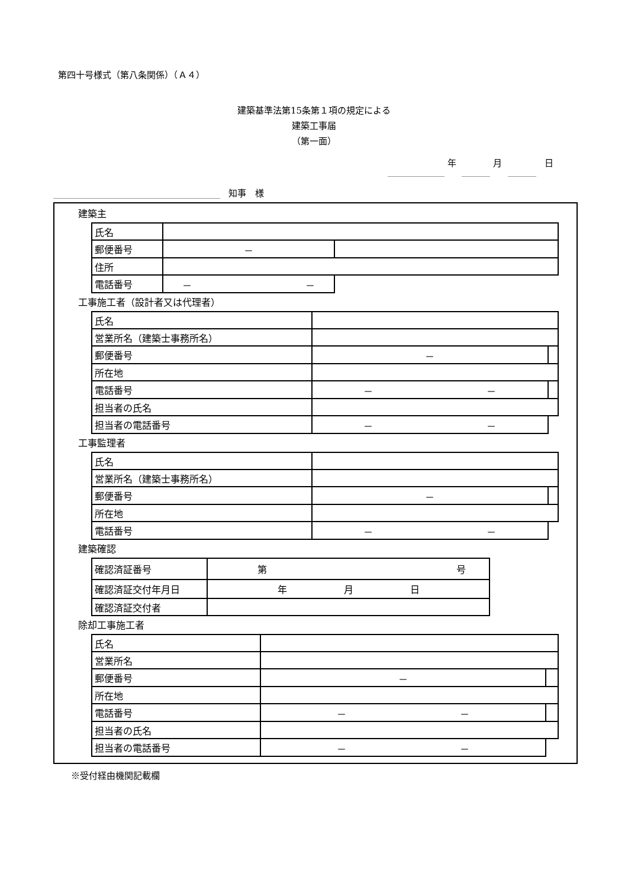第四十号様式（第八条関係）（Ａ４）
建築基準法第15条第１項の規定による
建築工事届
（第一面）
年 月 日
知事　様
建築主
| 氏名 | | | |
| 郵便番号 | － | | |
| 住所 | | | |
| 電話番号 | － － | | |
工事施工者（設計者又は代理者）
| 氏名 | | |
| 営業所名（建築士事務所名） | | |
| 郵便番号 | － | |
| 所在地 | | |
| 電話番号 | － － | |
| 担当者の氏名 | | |
| 担当者の電話番号 | － － | |
工事監理者
| 氏名 | | |
| 営業所名（建築士事務所名） | | |
| 郵便番号 | － | |
| 所在地 | | |
| 電話番号 | － － | |
建築確認
| 確認済証番号 | 第 号 |
| 確認済証交付年月日 | 年 月 日 |
| 確認済証交付者 | |
除却工事施工者
| 氏名 | | |
| 営業所名 | | |
| 郵便番号 | － | |
| 所在地 | | |
| 電話番号 | － － | |
| 担当者の氏名 | | |
| 担当者の電話番号 | － － | |
※受付経由機関記載欄